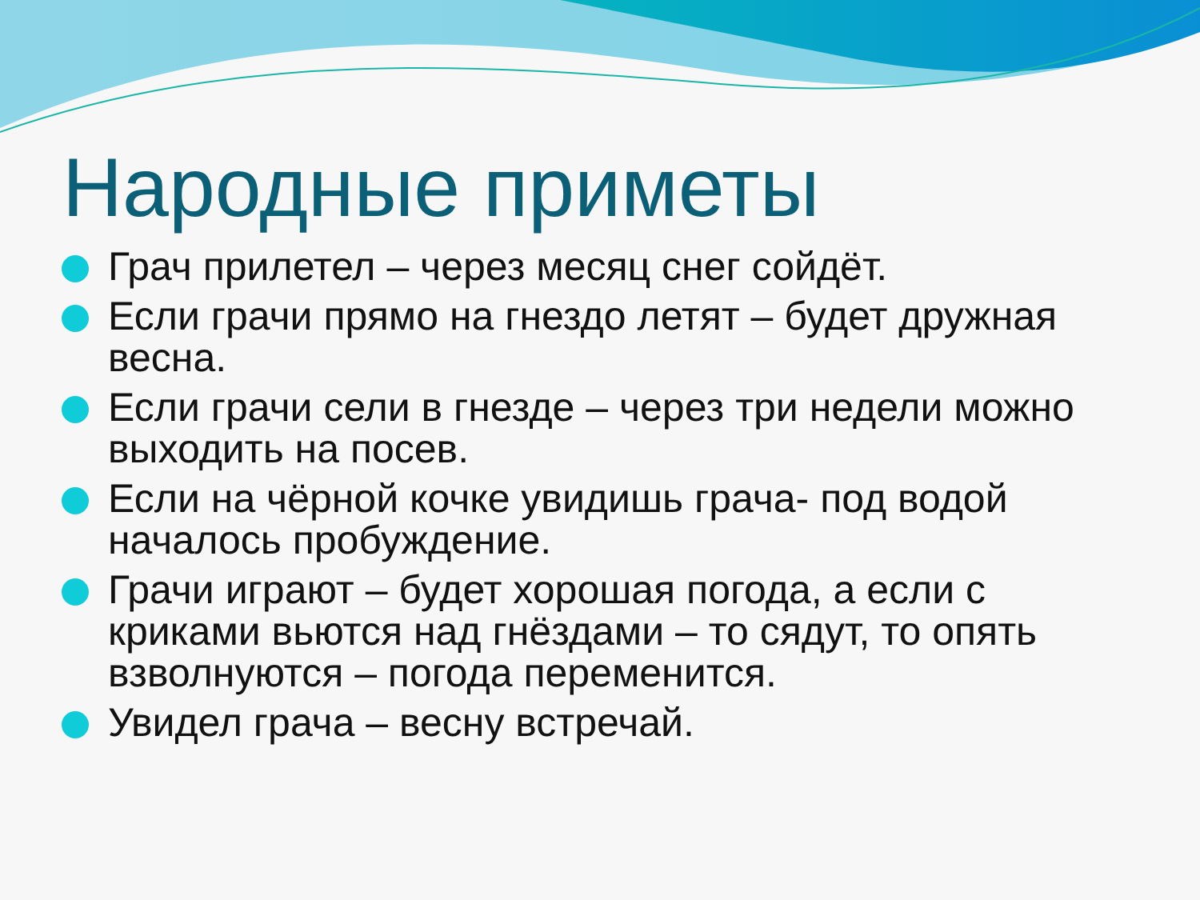Народные приметы
Грач прилетел – через месяц снег сойдёт.
Если грачи прямо на гнездо летят – будет дружная весна.
Если грачи сели в гнезде – через три недели можно выходить на посев.
Если на чёрной кочке увидишь грача- под водой началось пробуждение.
Грачи играют – будет хорошая погода, а если с криками вьются над гнёздами – то сядут, то опять взволнуются – погода переменится.
Увидел грача – весну встречай.